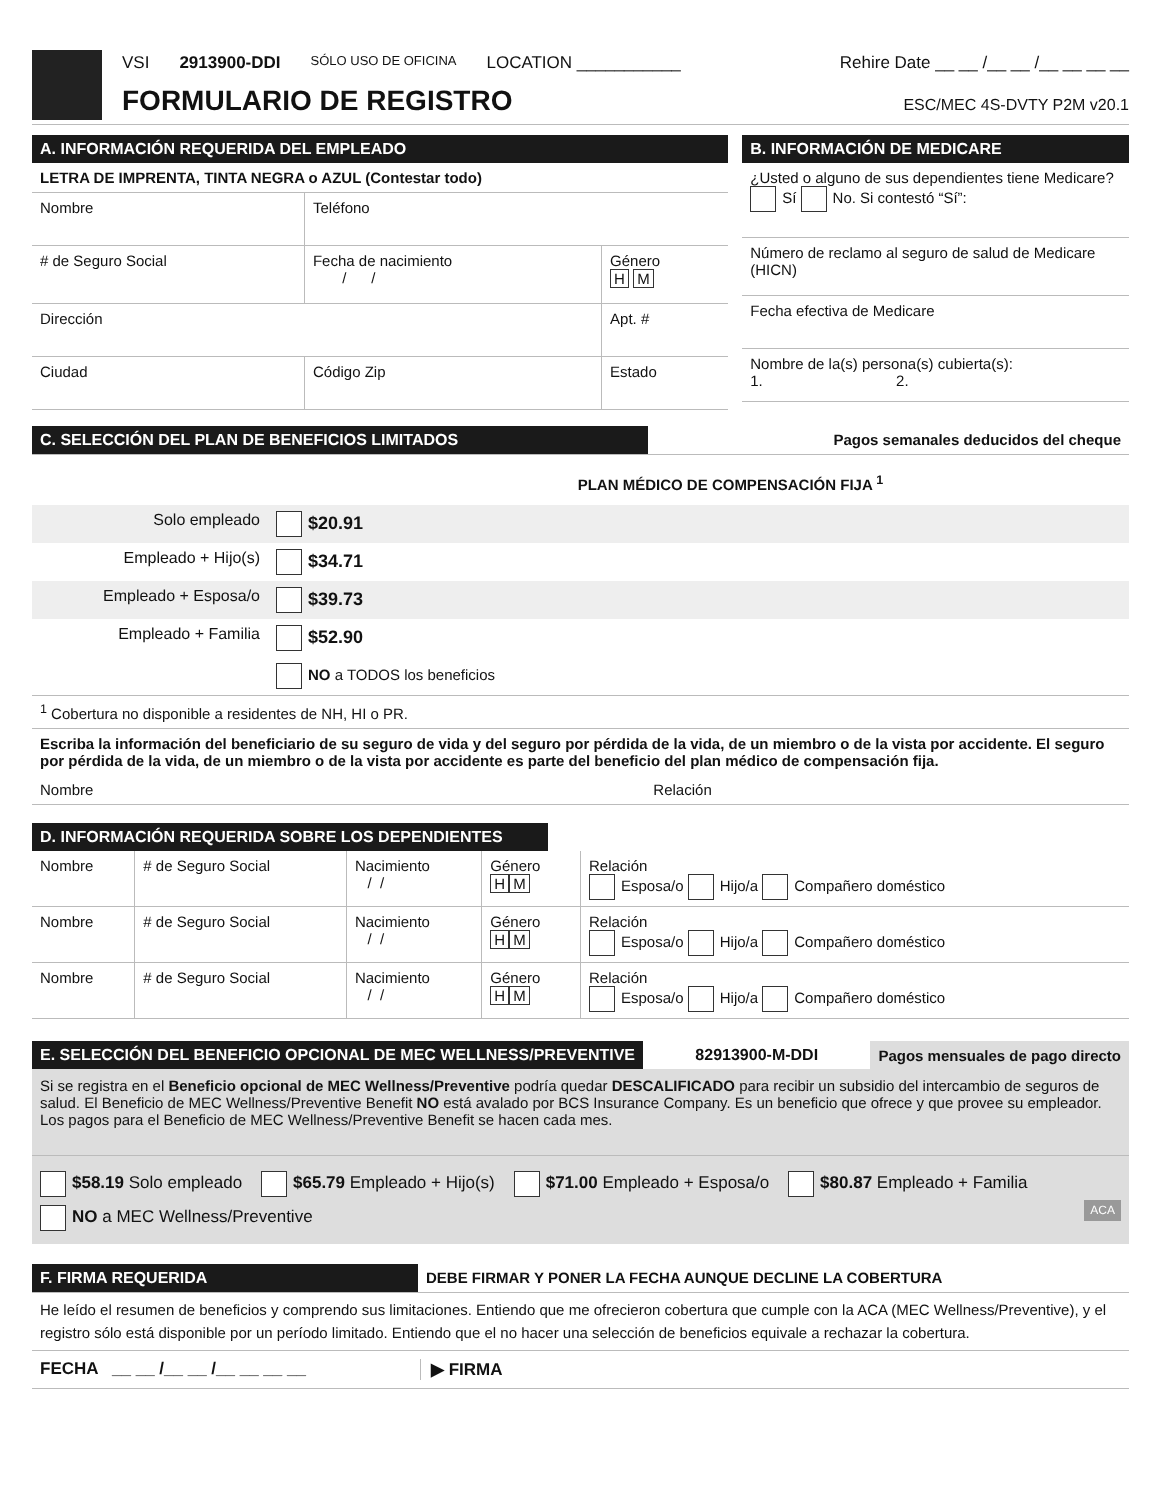VSI 2913900-DDI SÓLO USO DE OFICINA LOCATION ___________ Rehire Date __ __ /__ __ /__ __ __ __
FORMULARIO DE REGISTRO ESC/MEC 4S-DVTY P2M v20.1
A. INFORMACIÓN REQUERIDA DEL EMPLEADO
| LETRA DE IMPRENTA, TINTA NEGRA o AZUL (Contestar todo) | | |
| Nombre | Teléfono | |
| # de Seguro Social | Fecha de nacimiento / / | Género H M |
| Dirección | | Apt. # |
| Ciudad | Código Zip | Estado |
B. INFORMACIÓN DE MEDICARE
| ¿Usted o alguno de sus dependientes tiene Medicare? Sí No. Si contestó “Sí”: |
| Número de reclamo al seguro de salud de Medicare (HICN) |
| Fecha efectiva de Medicare |
| Nombre de la(s) persona(s) cubierta(s): 1. 2. |
C. SELECCIÓN DEL PLAN DE BENEFICIOS LIMITADOS Pagos semanales deducidos del cheque
PLAN MÉDICO DE COMPENSACIÓN FIJA <sup>1</sup>
| Solo empleado | $20.91 |
| Empleado + Hijo(s) | $34.71 |
| Empleado + Esposa/o | $39.73 |
| Empleado + Familia | $52.90 |
| | NO a TODOS los beneficios |
| <sup>1</sup> Cobertura no disponible a residentes de NH, HI o PR. | |
| Escriba la información del beneficiario de su seguro de vida y del seguro por pérdida de la vida, de un miembro o de la vista por accidente. El seguro por pérdida de la vida, de un miembro o de la vista por accidente es parte del beneficio del plan médico de compensación fija. | |
| Nombre Relación | |
D. INFORMACIÓN REQUERIDA SOBRE LOS DEPENDIENTES
| Nombre | # de Seguro Social | Nacimiento / / | Género H M | Relación Esposa/o Hijo/a Compañero doméstico |
| Nombre | # de Seguro Social | Nacimiento / / | Género H M | Relación Esposa/o Hijo/a Compañero doméstico |
| Nombre | # de Seguro Social | Nacimiento / / | Género H M | Relación Esposa/o Hijo/a Compañero doméstico |
E. SELECCIÓN DEL BENEFICIO OPCIONAL DE MEC WELLNESS/PREVENTIVE
82913900-M-DDI
Pagos mensuales de pago directo
Si se registra en el Beneficio opcional de MEC Wellness/Preventive podría quedar DESCALIFICADO para recibir un subsidio del intercambio de seguros de salud. El Beneficio de MEC Wellness/Preventive Benefit NO está avalado por BCS Insurance Company. Es un beneficio que ofrece y que provee su empleador. Los pagos para el Beneficio de MEC Wellness/Preventive Benefit se hacen cada mes.
$58.19 Solo empleado $65.79 Empleado + Hijo(s) $71.00 Empleado + Esposa/o $80.87 Empleado + Familia
NO a MEC Wellness/Preventive ACA
F. FIRMA REQUERIDA DEBE FIRMAR Y PONER LA FECHA AUNQUE DECLINE LA COBERTURA
He leído el resumen de beneficios y comprendo sus limitaciones. Entiendo que me ofrecieron cobertura que cumple con la ACA (MEC Wellness/Preventive), y el registro sólo está disponible por un período limitado. Entiendo que el no hacer una selección de beneficios equivale a rechazar la cobertura.
FECHA __ __ /__ __ /__ __ __ __ ▶ FIRMA